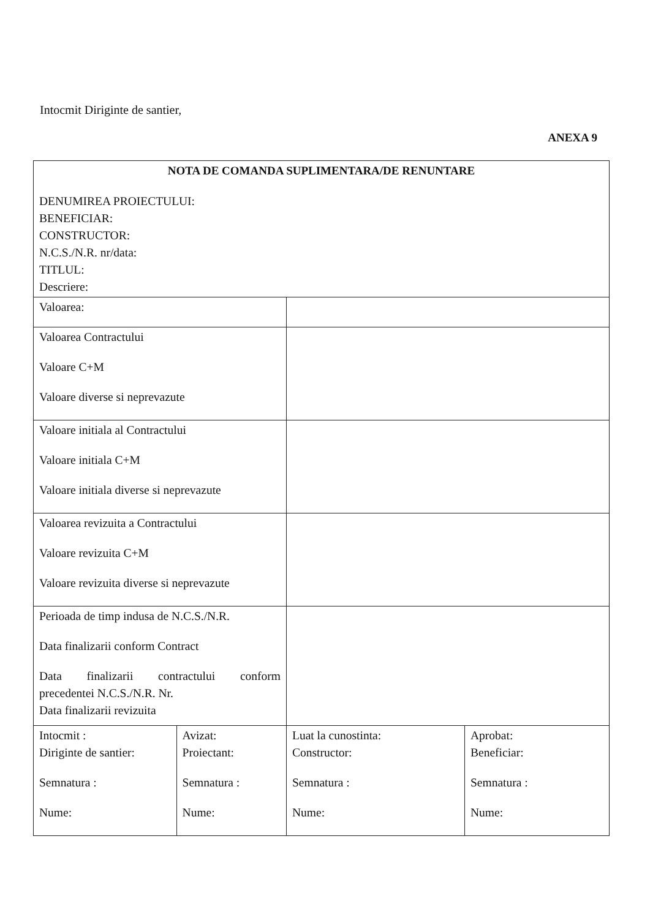Intocmit Diriginte de santier,
ANEXA 9
| NOTA DE COMANDA SUPLIMENTARA/DE RENUNTARE DENUMIREA PROIECTULUI: BENEFICIAR: CONSTRUCTOR: N.C.S./N.R. nr/data: TITLUL: Descriere: | | | |
| Valoarea: | | | |
| Valoarea Contractului Valoare C+M Valoare diverse si neprevazute | | | |
| Valoare initiala al Contractului Valoare initiala C+M Valoare initiala diverse si neprevazute | | | |
| Valoarea revizuita a Contractului Valoare revizuita C+M Valoare revizuita diverse si neprevazute | | | |
| Perioada de timp indusa de N.C.S./N.R. Data finalizarii conform Contract Data finalizarii contractului conform precedentei N.C.S./N.R. Nr. Data finalizarii revizuita | | | |
| Intocmit : Diriginte de santier: Semnatura : Nume: | Avizat: Proiectant: Semnatura : Nume: | Luat la cunostinta: Constructor: Semnatura : Nume: | Aprobat: Beneficiar: Semnatura : Nume: |